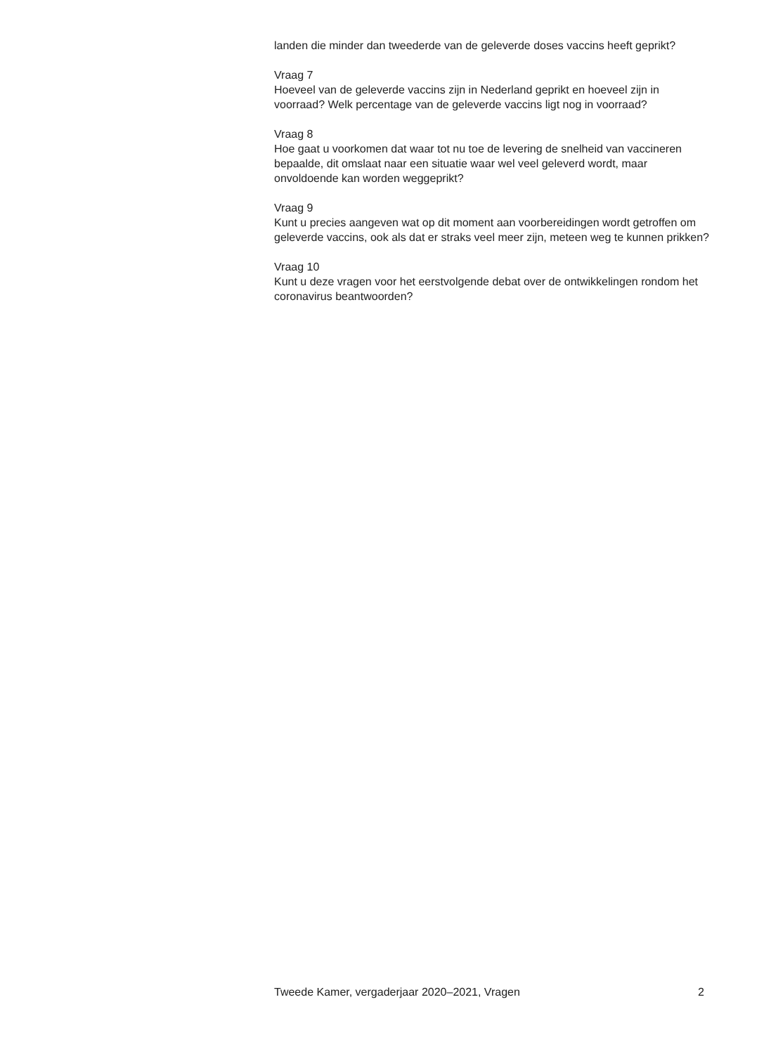landen die minder dan tweederde van de geleverde doses vaccins heeft geprikt?
Vraag 7
Hoeveel van de geleverde vaccins zijn in Nederland geprikt en hoeveel zijn in voorraad? Welk percentage van de geleverde vaccins ligt nog in voorraad?
Vraag 8
Hoe gaat u voorkomen dat waar tot nu toe de levering de snelheid van vaccineren bepaalde, dit omslaat naar een situatie waar wel veel geleverd wordt, maar onvoldoende kan worden weggeprikt?
Vraag 9
Kunt u precies aangeven wat op dit moment aan voorbereidingen wordt getroffen om geleverde vaccins, ook als dat er straks veel meer zijn, meteen weg te kunnen prikken?
Vraag 10
Kunt u deze vragen voor het eerstvolgende debat over de ontwikkelingen rondom het coronavirus beantwoorden?
Tweede Kamer, vergaderjaar 2020–2021, Vragen 2